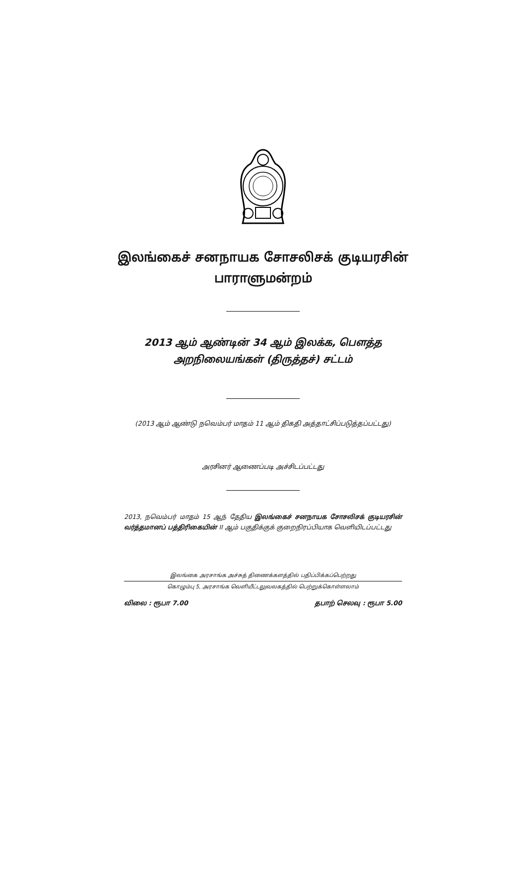இலங்கைச் சனநாயக சோசலிசக் குடியரசின்
பாராளுமன்றம்
2013 ஆம் ஆண்டின் 34 ஆம் இலக்க, பௌத்த
அறநிலையங்கள் (திருத்தச்) சட்டம்
(2013 ஆம் ஆண்டு நவெம்பர் மாதம் 11 ஆம் திகதி அத்தாட்சிப்படுத்தப்பட்டது)
அரசினர் ஆணைப்படி அச்சிடப்பட்டது
2013, நவெம்பர் மாதம் 15 ஆந் தேதிய இலங்கைச் சனநாயக சோசலிசக் குடியரசின் வர்த்தமானப் பத்திரிகையின் II ஆம் பகுதிக்குக் குறைநிரப்பியாக வெளியிடப்பட்டது
இலங்கை அரசாங்க அச்சுத் திணைக்களத்தில் பதிப்பிக்கப்பெற்றது
கொழும்பு 5, அரசாங்க வெளியீட்டலுவலகத்தில் பெற்றுக்கொள்ளலாம்
விலை : ரூபா 7.00 தபாற் செலவு : ரூபா 5.00